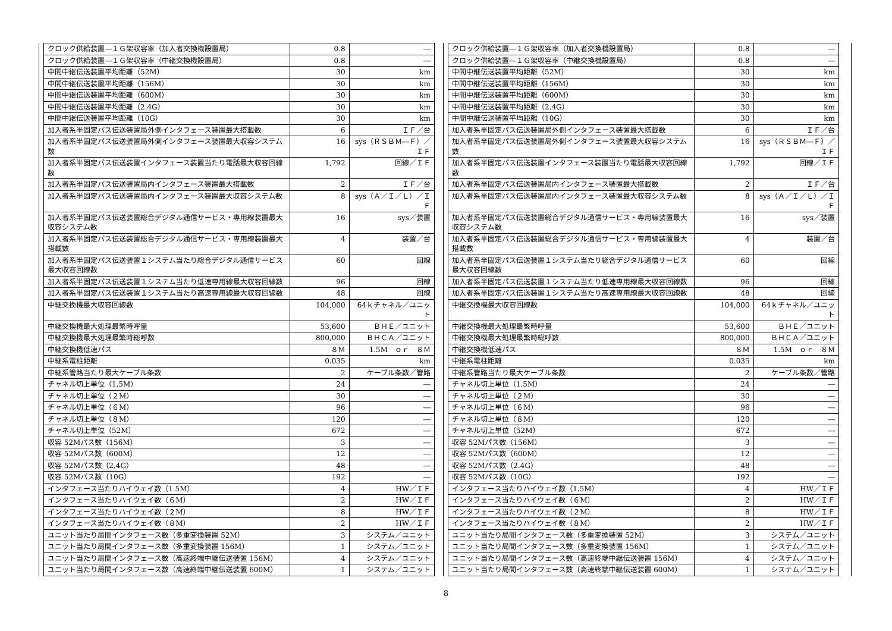| クロック供給装置―１Ｇ架収容率（加入者交換機設置局） | 0.8 | ― |
| クロック供給装置―１Ｇ架収容率（中継交換機設置局） | 0.8 | ― |
| 中間中継伝送装置平均距離（52M） | 30 | km |
| 中間中継伝送装置平均距離（156M） | 30 | km |
| 中間中継伝送装置平均距離（600M） | 30 | km |
| 中間中継伝送装置平均距離（2.4G） | 30 | km |
| 中間中継伝送装置平均距離（10G） | 30 | km |
| 加入者系半固定パス伝送装置局外側インタフェース装置最大搭載数 | 6 | ＩＦ／台 |
| 加入者系半固定パス伝送装置局外側インタフェース装置最大収容システム数 | 16 | sys（ＲＳＢＭ―Ｆ）／ＩＦ |
| 加入者系半固定パス伝送装置インタフェース装置当たり電話最大収容回線数 | 1,792 | 回線／ＩＦ |
| 加入者系半固定パス伝送装置局内インタフェース装置最大搭載数 | 2 | ＩＦ／台 |
| 加入者系半固定パス伝送装置局内インタフェース装置最大収容システム数 | 8 | sys（Ａ／Ｉ／Ｌ）／ＩＦ |
| 加入者系半固定パス伝送装置総合デジタル通信サービス・専用線装置最大収容システム数 | 16 | sys／装置 |
| 加入者系半固定パス伝送装置総合デジタル通信サービス・専用線装置最大搭載数 | 4 | 装置／台 |
| 加入者系半固定パス伝送装置１システム当たり総合デジタル通信サービス最大収容回線数 | 60 | 回線 |
| 加入者系半固定パス伝送装置１システム当たり低速専用線最大収容回線数 | 96 | 回線 |
| 加入者系半固定パス伝送装置１システム当たり高速専用線最大収容回線数 | 48 | 回線 |
| 中継交換機最大収容回線数 | 104,000 | 64ｋチャネル／ユニット |
| 中継交換機最大処理最繁時呼量 | 53,600 | ＢＨＥ／ユニット |
| 中継交換機最大処理最繁時総呼数 | 800,000 | ＢＨＣＡ／ユニット |
| 中継交換機低速パス | ８Ｍ | 1.5M ｏｒ ８Ｍ |
| 中継系電柱距離 | 0.035 | km |
| 中継系管路当たり最大ケーブル条数 | 2 | ケーブル条数／管路 |
| チャネル切上単位（1.5M） | 24 | ― |
| チャネル切上単位（２M） | 30 | ― |
| チャネル切上単位（６M） | 96 | ― |
| チャネル切上単位（８M） | 120 | ― |
| チャネル切上単位（52M） | 672 | ― |
| 収容 52Mパス数（156M） | 3 | ― |
| 収容 52Mパス数（600M） | 12 | ― |
| 収容 52Mパス数（2.4G） | 48 | ― |
| 収容 52Mパス数（10G） | 192 | ― |
| インタフェース当たりハイウェイ数（1.5M） | 4 | HW／ＩＦ |
| インタフェース当たりハイウェイ数（６M） | 2 | HW／ＩＦ |
| インタフェース当たりハイウェイ数（２M） | 8 | HW／ＩＦ |
| インタフェース当たりハイウェイ数（８M） | 2 | HW／ＩＦ |
| ユニット当たり局間インタフェース数（多重変換装置 52M） | 3 | システム／ユニット |
| ユニット当たり局間インタフェース数（多重変換装置 156M） | 1 | システム／ユニット |
| ユニット当たり局間インタフェース数（高速終端中継伝送装置 156M） | 4 | システム／ユニット |
| ユニット当たり局間インタフェース数（高速終端中継伝送装置 600M） | 1 | システム／ユニット |
| クロック供給装置―１Ｇ架収容率（加入者交換機設置局） | 0.8 | ― |
| クロック供給装置―１Ｇ架収容率（中継交換機設置局） | 0.8 | ― |
| 中間中継伝送装置平均距離（52M） | 30 | km |
| 中間中継伝送装置平均距離（156M） | 30 | km |
| 中間中継伝送装置平均距離（600M） | 30 | km |
| 中間中継伝送装置平均距離（2.4G） | 30 | km |
| 中間中継伝送装置平均距離（10G） | 30 | km |
| 加入者系半固定パス伝送装置局外側インタフェース装置最大搭載数 | 6 | ＩＦ／台 |
| 加入者系半固定パス伝送装置局外側インタフェース装置最大収容システム数 | 16 | sys（ＲＳＢＭ―Ｆ）／ＩＦ |
| 加入者系半固定パス伝送装置インタフェース装置当たり電話最大収容回線数 | 1,792 | 回線／ＩＦ |
| 加入者系半固定パス伝送装置局内インタフェース装置最大搭載数 | 2 | ＩＦ／台 |
| 加入者系半固定パス伝送装置局内インタフェース装置最大収容システム数 | 8 | sys（Ａ／Ｉ／Ｌ）／ＩＦ |
| 加入者系半固定パス伝送装置総合デジタル通信サービス・専用線装置最大収容システム数 | 16 | sys／装置 |
| 加入者系半固定パス伝送装置総合デジタル通信サービス・専用線装置最大搭載数 | 4 | 装置／台 |
| 加入者系半固定パス伝送装置１システム当たり総合デジタル通信サービス最大収容回線数 | 60 | 回線 |
| 加入者系半固定パス伝送装置１システム当たり低速専用線最大収容回線数 | 96 | 回線 |
| 加入者系半固定パス伝送装置１システム当たり高速専用線最大収容回線数 | 48 | 回線 |
| 中継交換機最大収容回線数 | 104,000 | 64ｋチャネル／ユニット |
| 中継交換機最大処理最繁時呼量 | 53,600 | ＢＨＥ／ユニット |
| 中継交換機最大処理最繁時総呼数 | 800,000 | ＢＨＣＡ／ユニット |
| 中継交換機低速パス | ８Ｍ | 1.5M ｏｒ ８Ｍ |
| 中継系電柱距離 | 0.035 | km |
| 中継系管路当たり最大ケーブル条数 | 2 | ケーブル条数／管路 |
| チャネル切上単位（1.5M） | 24 | ― |
| チャネル切上単位（２M） | 30 | ― |
| チャネル切上単位（６M） | 96 | ― |
| チャネル切上単位（８M） | 120 | ― |
| チャネル切上単位（52M） | 672 | ― |
| 収容 52Mパス数（156M） | 3 | ― |
| 収容 52Mパス数（600M） | 12 | ― |
| 収容 52Mパス数（2.4G） | 48 | ― |
| 収容 52Mパス数（10G） | 192 | ― |
| インタフェース当たりハイウェイ数（1.5M） | 4 | HW／ＩＦ |
| インタフェース当たりハイウェイ数（６M） | 2 | HW／ＩＦ |
| インタフェース当たりハイウェイ数（２M） | 8 | HW／ＩＦ |
| インタフェース当たりハイウェイ数（８M） | 2 | HW／ＩＦ |
| ユニット当たり局間インタフェース数（多重変換装置 52M） | 3 | システム／ユニット |
| ユニット当たり局間インタフェース数（多重変換装置 156M） | 1 | システム／ユニット |
| ユニット当たり局間インタフェース数（高速終端中継伝送装置 156M） | 4 | システム／ユニット |
| ユニット当たり局間インタフェース数（高速終端中継伝送装置 600M） | 1 | システム／ユニット |
8